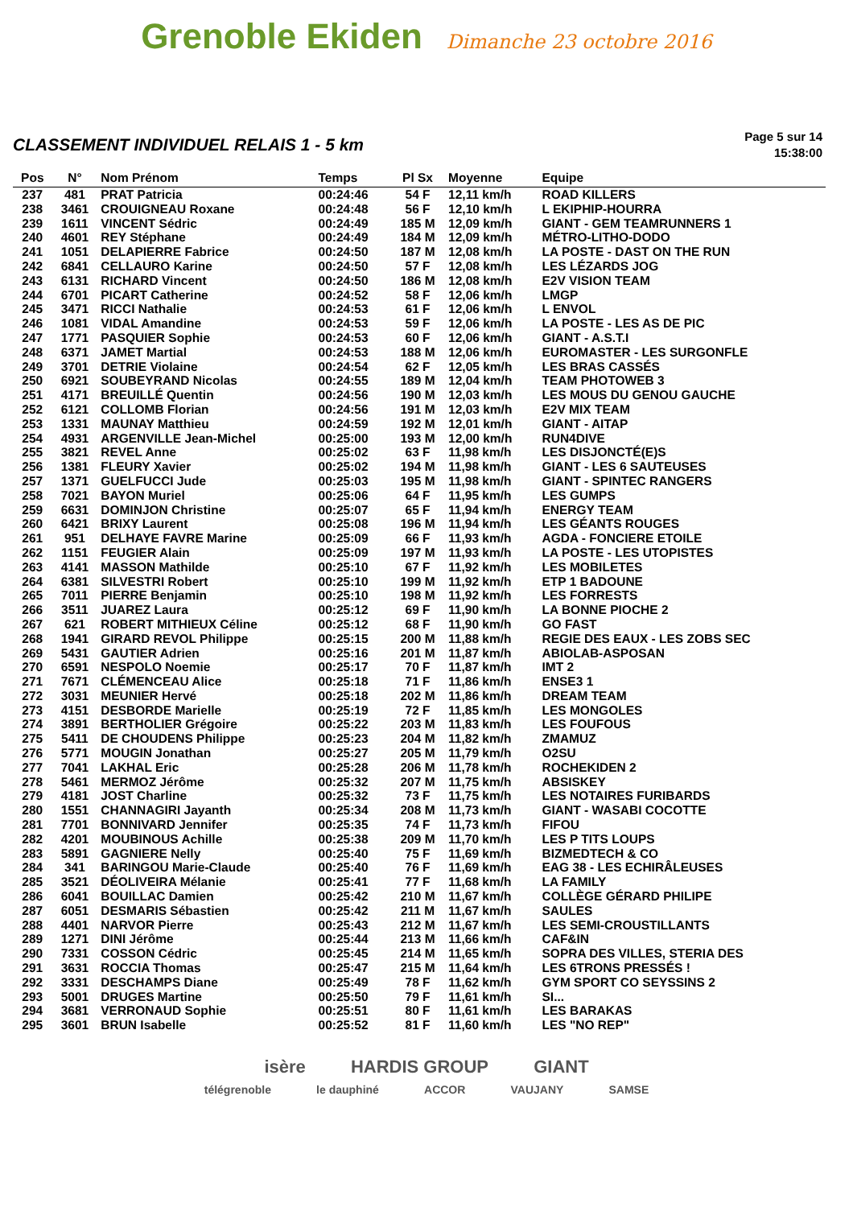Grenoble Ekiden
Dimanche 23 octobre 2016
CLASSEMENT INDIVIDUEL RELAIS 1 - 5 km
Page 5 sur 14
15:38:00
| Pos | N° | Nom Prénom | Temps | Pl Sx | Moyenne | Equipe |
| --- | --- | --- | --- | --- | --- | --- |
| 237 | 481 | PRAT Patricia | 00:24:46 | 54 F | 12,11 km/h | ROAD KILLERS |
| 238 | 3461 | CROUIGNEAU Roxane | 00:24:48 | 56 F | 12,10 km/h | L EKIPHIP-HOURRA |
| 239 | 1611 | VINCENT Sédric | 00:24:49 | 185 M | 12,09 km/h | GIANT - GEM TEAMRUNNERS 1 |
| 240 | 4601 | REY Stéphane | 00:24:49 | 184 M | 12,09 km/h | MÉTRO-LITHO-DODO |
| 241 | 1051 | DELAPIERRE Fabrice | 00:24:50 | 187 M | 12,08 km/h | LA POSTE - DAST ON THE RUN |
| 242 | 6841 | CELLAURO Karine | 00:24:50 | 57 F | 12,08 km/h | LES LÉZARDS JOG |
| 243 | 6131 | RICHARD Vincent | 00:24:50 | 186 M | 12,08 km/h | E2V VISION TEAM |
| 244 | 6701 | PICART Catherine | 00:24:52 | 58 F | 12,06 km/h | LMGP |
| 245 | 3471 | RICCI Nathalie | 00:24:53 | 61 F | 12,06 km/h | L ENVOL |
| 246 | 1081 | VIDAL Amandine | 00:24:53 | 59 F | 12,06 km/h | LA POSTE - LES AS DE PIC |
| 247 | 1771 | PASQUIER Sophie | 00:24:53 | 60 F | 12,06 km/h | GIANT - A.S.T.I |
| 248 | 6371 | JAMET Martial | 00:24:53 | 188 M | 12,06 km/h | EUROMASTER - LES SURGONFLE |
| 249 | 3701 | DETRIE Violaine | 00:24:54 | 62 F | 12,05 km/h | LES BRAS CASSÉS |
| 250 | 6921 | SOUBEYRAND Nicolas | 00:24:55 | 189 M | 12,04 km/h | TEAM PHOTOWEB 3 |
| 251 | 4171 | BREUILLÉ Quentin | 00:24:56 | 190 M | 12,03 km/h | LES MOUS DU GENOU GAUCHE |
| 252 | 6121 | COLLOMB Florian | 00:24:56 | 191 M | 12,03 km/h | E2V MIX TEAM |
| 253 | 1331 | MAUNAY Matthieu | 00:24:59 | 192 M | 12,01 km/h | GIANT - AITAP |
| 254 | 4931 | ARGENVILLE Jean-Michel | 00:25:00 | 193 M | 12,00 km/h | RUN4DIVE |
| 255 | 3821 | REVEL Anne | 00:25:02 | 63 F | 11,98 km/h | LES DISJONCTÉ(E)S |
| 256 | 1381 | FLEURY Xavier | 00:25:02 | 194 M | 11,98 km/h | GIANT - LES 6 SAUTEUSES |
| 257 | 1371 | GUELFUCCI Jude | 00:25:03 | 195 M | 11,98 km/h | GIANT - SPINTEC RANGERS |
| 258 | 7021 | BAYON Muriel | 00:25:06 | 64 F | 11,95 km/h | LES GUMPS |
| 259 | 6631 | DOMINJON Christine | 00:25:07 | 65 F | 11,94 km/h | ENERGY TEAM |
| 260 | 6421 | BRIXY Laurent | 00:25:08 | 196 M | 11,94 km/h | LES GÉANTS ROUGES |
| 261 | 951 | DELHAYE FAVRE Marine | 00:25:09 | 66 F | 11,93 km/h | AGDA - FONCIERE ETOILE |
| 262 | 1151 | FEUGIER Alain | 00:25:09 | 197 M | 11,93 km/h | LA POSTE - LES UTOPISTES |
| 263 | 4141 | MASSON Mathilde | 00:25:10 | 67 F | 11,92 km/h | LES MOBILETES |
| 264 | 6381 | SILVESTRI Robert | 00:25:10 | 199 M | 11,92 km/h | ETP 1 BADOUNE |
| 265 | 7011 | PIERRE Benjamin | 00:25:10 | 198 M | 11,92 km/h | LES FORRESTS |
| 266 | 3511 | JUAREZ Laura | 00:25:12 | 69 F | 11,90 km/h | LA BONNE PIOCHE 2 |
| 267 | 621 | ROBERT MITHIEUX Céline | 00:25:12 | 68 F | 11,90 km/h | GO FAST |
| 268 | 1941 | GIRARD REVOL Philippe | 00:25:15 | 200 M | 11,88 km/h | REGIE DES EAUX - LES ZOBS SEC |
| 269 | 5431 | GAUTIER Adrien | 00:25:16 | 201 M | 11,87 km/h | ABIOLAB-ASPOSAN |
| 270 | 6591 | NESPOLO Noemie | 00:25:17 | 70 F | 11,87 km/h | IMT 2 |
| 271 | 7671 | CLÉMENCEAU Alice | 00:25:18 | 71 F | 11,86 km/h | ENSE3 1 |
| 272 | 3031 | MEUNIER Hervé | 00:25:18 | 202 M | 11,86 km/h | DREAM TEAM |
| 273 | 4151 | DESBORDE Marielle | 00:25:19 | 72 F | 11,85 km/h | LES MONGOLES |
| 274 | 3891 | BERTHOLIER Grégoire | 00:25:22 | 203 M | 11,83 km/h | LES FOUFOUS |
| 275 | 5411 | DE CHOUDENS Philippe | 00:25:23 | 204 M | 11,82 km/h | ZMAMUZ |
| 276 | 5771 | MOUGIN Jonathan | 00:25:27 | 205 M | 11,79 km/h | O2SU |
| 277 | 7041 | LAKHAL Eric | 00:25:28 | 206 M | 11,78 km/h | ROCHEKIDEN 2 |
| 278 | 5461 | MERMOZ Jérôme | 00:25:32 | 207 M | 11,75 km/h | ABSISKEY |
| 279 | 4181 | JOST Charline | 00:25:32 | 73 F | 11,75 km/h | LES NOTAIRES FURIBARDS |
| 280 | 1551 | CHANNAGIRI Jayanth | 00:25:34 | 208 M | 11,73 km/h | GIANT - WASABI COCOTTE |
| 281 | 7701 | BONNIVARD Jennifer | 00:25:35 | 74 F | 11,73 km/h | FIFOU |
| 282 | 4201 | MOUBINOUS Achille | 00:25:38 | 209 M | 11,70 km/h | LES P TITS LOUPS |
| 283 | 5891 | GAGNIERE Nelly | 00:25:40 | 75 F | 11,69 km/h | BIZMEDTECH & CO |
| 284 | 341 | BARINGOU Marie-Claude | 00:25:40 | 76 F | 11,69 km/h | EAG 38 - LES ECHIRÂLEUSES |
| 285 | 3521 | DÉOLIVEIRA Mélanie | 00:25:41 | 77 F | 11,68 km/h | LA FAMILY |
| 286 | 6041 | BOUILLAC Damien | 00:25:42 | 210 M | 11,67 km/h | COLLÈGE GÉRARD PHILIPE |
| 287 | 6051 | DESMARIS Sébastien | 00:25:42 | 211 M | 11,67 km/h | SAULES |
| 288 | 4401 | NARVOR Pierre | 00:25:43 | 212 M | 11,67 km/h | LES SEMI-CROUSTILLANTS |
| 289 | 1271 | DINI Jérôme | 00:25:44 | 213 M | 11,66 km/h | CAF&IN |
| 290 | 7331 | COSSON Cédric | 00:25:45 | 214 M | 11,65 km/h | SOPRA DES VILLES, STERIA DES |
| 291 | 3631 | ROCCIA Thomas | 00:25:47 | 215 M | 11,64 km/h | LES 6TRONS PRESSÉS ! |
| 292 | 3331 | DESCHAMPS Diane | 00:25:49 | 78 F | 11,62 km/h | GYM SPORT CO SEYSSINS 2 |
| 293 | 5001 | DRUGES Martine | 00:25:50 | 79 F | 11,61 km/h | SI... |
| 294 | 3681 | VERRONAUD Sophie | 00:25:51 | 80 F | 11,61 km/h | LES BARAKAS |
| 295 | 3601 | BRUN Isabelle | 00:25:52 | 81 F | 11,60 km/h | LES "NO REP" |
isère HARDIS GROUP GIANT
télégrenoble le dauphiné ACCOR VAUJANY SAMSE